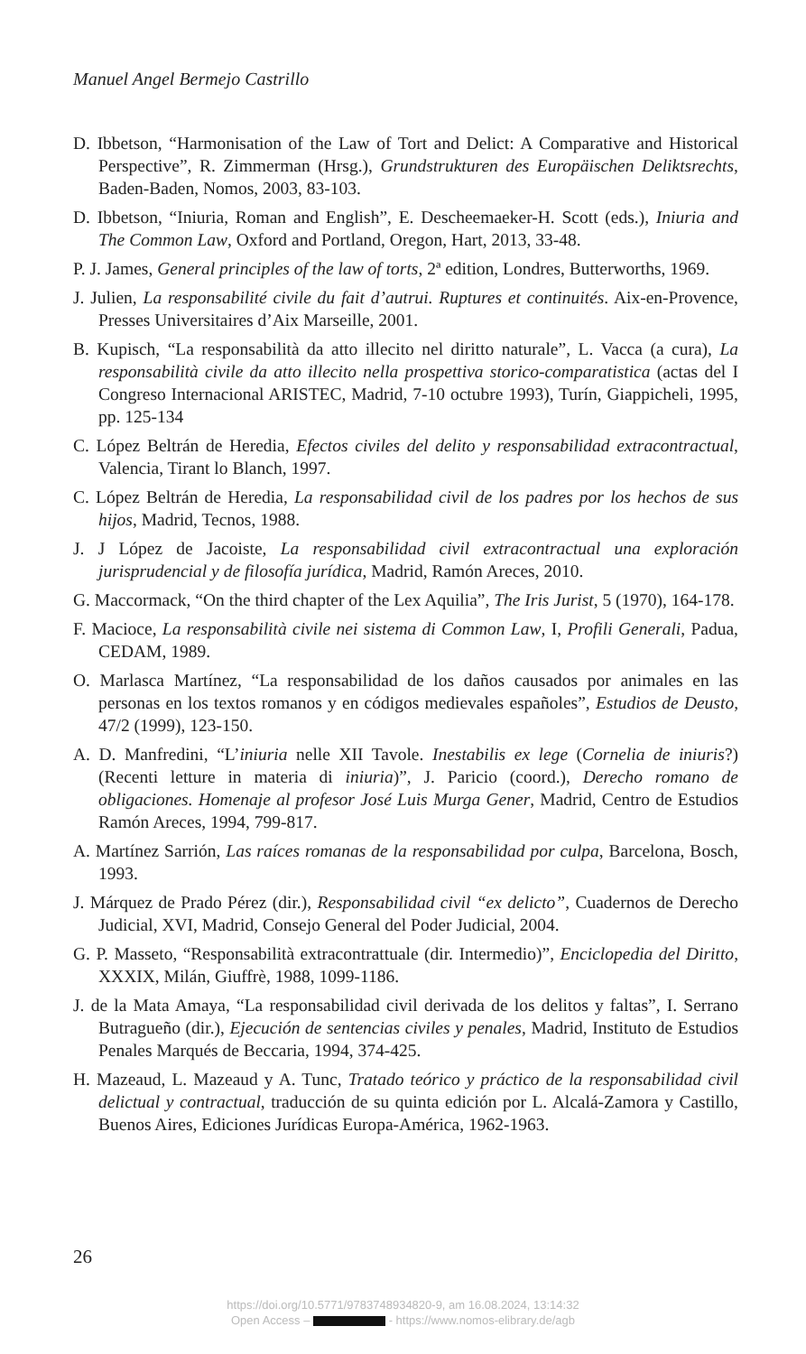Manuel Angel Bermejo Castrillo
D. Ibbetson, “Harmonisation of the Law of Tort and Delict: A Comparative and Historical Perspective”, R. Zimmerman (Hrsg.), Grundstrukturen des Europäischen Deliktsrechts, Baden-Baden, Nomos, 2003, 83-103.
D. Ibbetson, “Iniuria, Roman and English”, E. Descheemaeker-H. Scott (eds.), Iniuria and The Common Law, Oxford and Portland, Oregon, Hart, 2013, 33-48.
P. J. James, General principles of the law of torts, 2ª edition, Londres, Butterworths, 1969.
J. Julien, La responsabilité civile du fait d’autrui. Ruptures et continuités. Aix-en-Provence, Presses Universitaires d’Aix Marseille, 2001.
B. Kupisch, “La responsabilità da atto illecito nel diritto naturale”, L. Vacca (a cura), La responsabilità civile da atto illecito nella prospettiva storico-comparatistica (actas del I Congreso Internacional ARISTEC, Madrid, 7-10 octubre 1993), Turín, Giappicheli, 1995, pp. 125-134
C. López Beltrán de Heredia, Efectos civiles del delito y responsabilidad extracontractual, Valencia, Tirant lo Blanch, 1997.
C. López Beltrán de Heredia, La responsabilidad civil de los padres por los hechos de sus hijos, Madrid, Tecnos, 1988.
J. J López de Jacoiste, La responsabilidad civil extracontractual una exploración jurisprudencial y de filosofía jurídica, Madrid, Ramón Areces, 2010.
G. Maccormack, “On the third chapter of the Lex Aquilia”, The Iris Jurist, 5 (1970), 164-178.
F. Macioce, La responsabilità civile nei sistema di Common Law, I, Profili Generali, Padua, CEDAM, 1989.
O. Marlasca Martínez, “La responsabilidad de los daños causados por animales en las personas en los textos romanos y en códigos medievales españoles”, Estudios de Deusto, 47/2 (1999), 123-150.
A. D. Manfredini, “L’iniuria nelle XII Tavole. Inestabilis ex lege (Cornelia de iniuris?) (Recenti letture in materia di iniuria)”, J. Paricio (coord.), Derecho romano de obligaciones. Homenaje al profesor José Luis Murga Gener, Madrid, Centro de Estudios Ramón Areces, 1994, 799-817.
A. Martínez Sarrión, Las raíces romanas de la responsabilidad por culpa, Barcelona, Bosch, 1993.
J. Márquez de Prado Pérez (dir.), Responsabilidad civil “ex delicto”, Cuadernos de Derecho Judicial, XVI, Madrid, Consejo General del Poder Judicial, 2004.
G. P. Masseto, “Responsabilità extracontrattuale (dir. Intermedio)”, Enciclopedia del Diritto, XXXIX, Milán, Giuffrè, 1988, 1099-1186.
J. de la Mata Amaya, “La responsabilidad civil derivada de los delitos y faltas”, I. Serrano Butragueño (dir.), Ejecución de sentencias civiles y penales, Madrid, Instituto de Estudios Penales Marqués de Beccaria, 1994, 374-425.
H. Mazeaud, L. Mazeaud y A. Tunc, Tratado teórico y práctico de la responsabilidad civil delictual y contractual, traducción de su quinta edición por L. Alcalá-Zamora y Castillo, Buenos Aires, Ediciones Jurídicas Europa-América, 1962-1963.
26
https://doi.org/10.5771/9783748934820-9, am 16.08.2024, 13:14:32
Open Access – - https://www.nomos-elibrary.de/agb